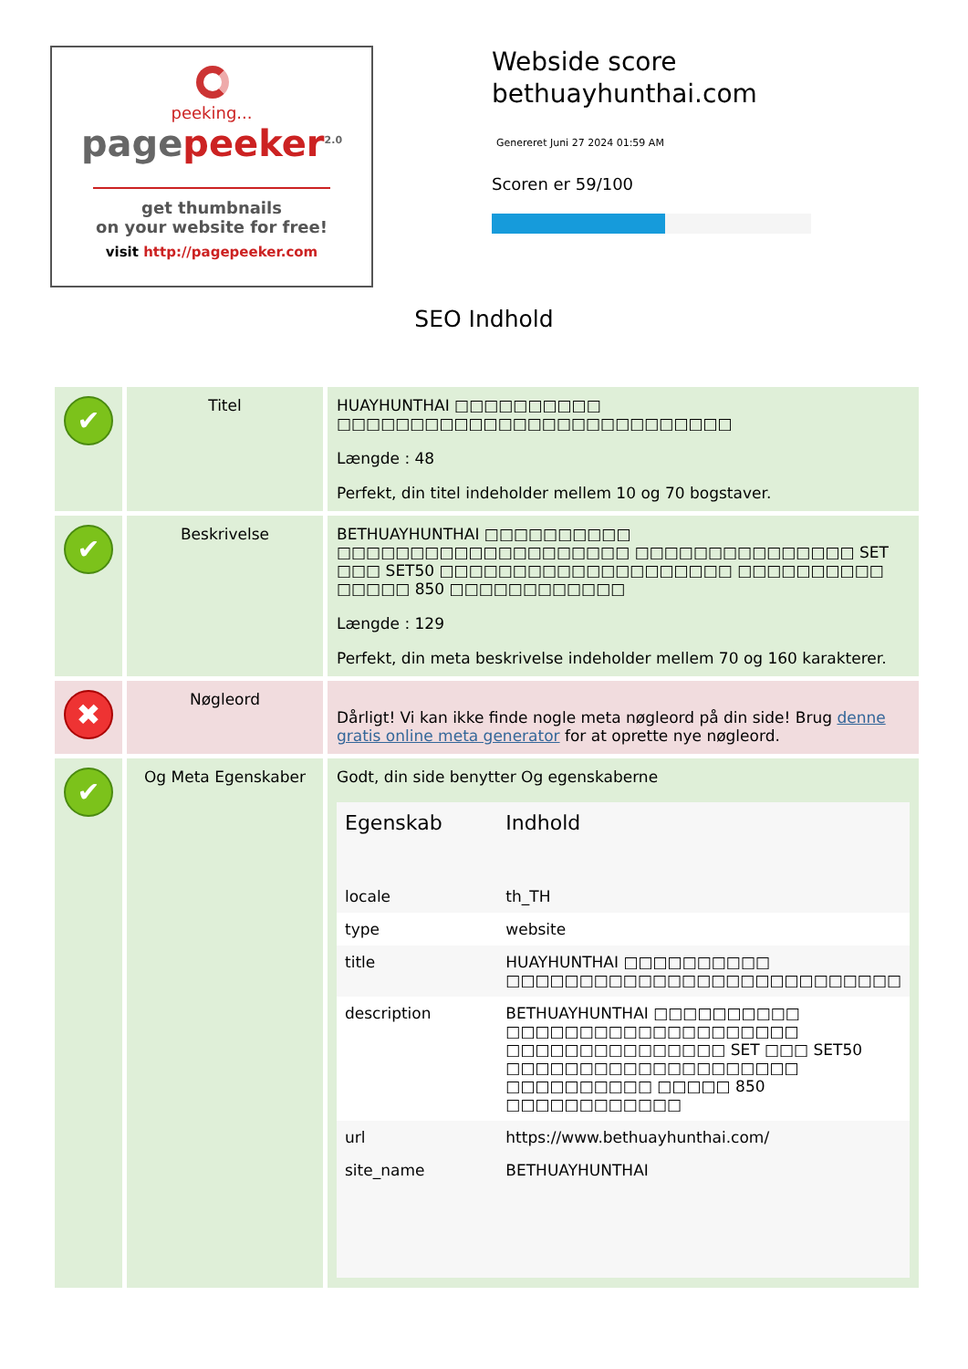peeking...
pagepeeker<sup>2.0</sup>
get thumbnails
on your website for free!
visit http://pagepeeker.com
Webside score
bethuayhunthai.com
Genereret Juni 27 2024 01:59 AM
Scoren er 59/100
SEO Indhold
| ✔ | Titel | HUAYHUNTHAI □□□□□□□□□□ □□□□□□□□□□□□□□□□□□□□□□□□□□□ Længde : 48 Perfekt, din titel indeholder mellem 10 og 70 bogstaver. |
| ✔ | Beskrivelse | BETHUAYHUNTHAI □□□□□□□□□□ □□□□□□□□□□□□□□□□□□□□ □□□□□□□□□□□□□□□ SET □□□ SET50 □□□□□□□□□□□□□□□□□□□□ □□□□□□□□□□ □□□□□ 850 □□□□□□□□□□□□ Længde : 129 Perfekt, din meta beskrivelse indeholder mellem 70 og 160 karakterer. |
| ✖ | Nøgleord | Dårligt! Vi kan ikke finde nogle meta nøgleord på din side! Brug denne gratis online meta generator for at oprette nye nøgleord. |
| ✔ | Og Meta Egenskaber | Godt, din side benytter Og egenskaberne / Egenskab / Indhold / / --- / --- / / locale / th_TH / / type / website / / title / HUAYHUNTHAI □□□□□□□□□□ □□□□□□□□□□□□□□□□□□□□□□□□□□□ / / description / BETHUAYHUNTHAI □□□□□□□□□□ □□□□□□□□□□□□□□□□□□□□ □□□□□□□□□□□□□□□ SET □□□ SET50 □□□□□□□□□□□□□□□□□□□□ □□□□□□□□□□ □□□□□ 850 □□□□□□□□□□□□ / / url / https://www.bethuayhunthai.com/ / / site_name / BETHUAYHUNTHAI / |